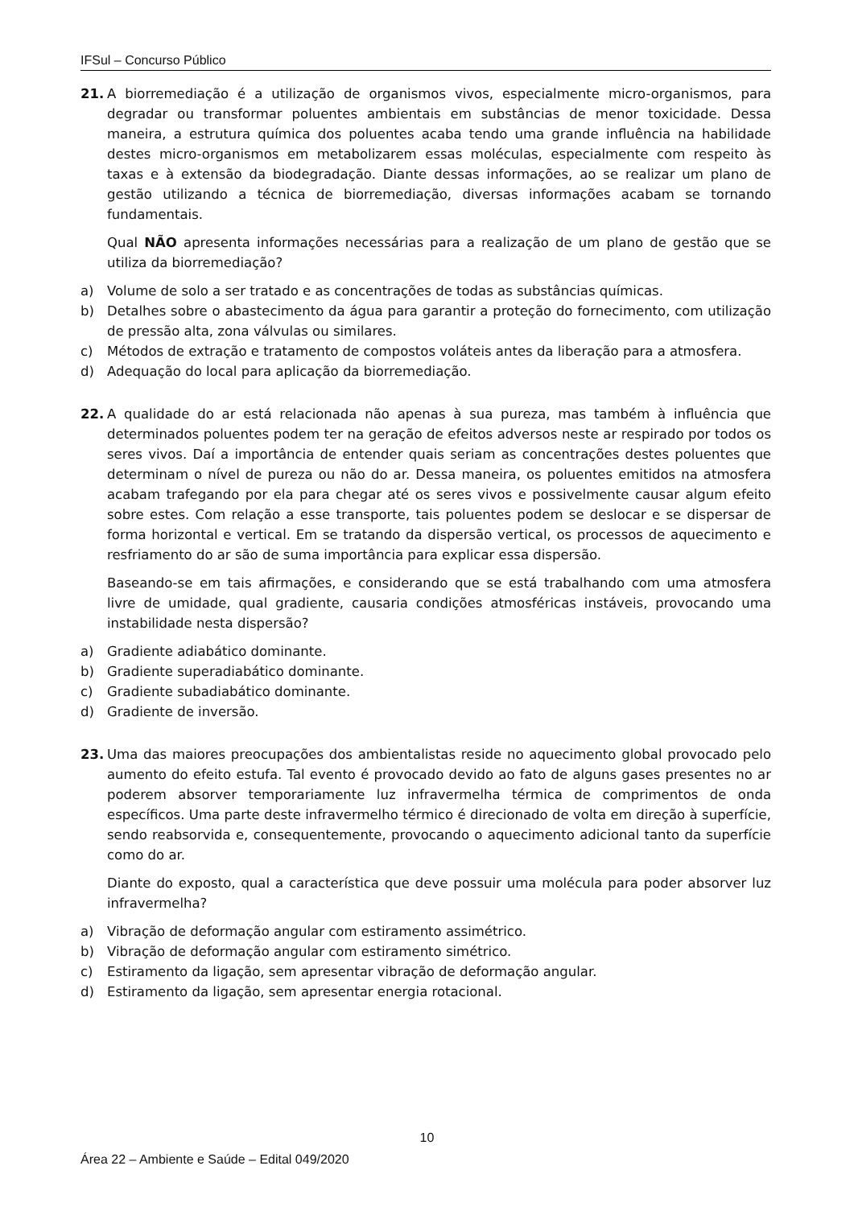IFSul – Concurso Público
21. A biorremediação é a utilização de organismos vivos, especialmente micro-organismos, para degradar ou transformar poluentes ambientais em substâncias de menor toxicidade. Dessa maneira, a estrutura química dos poluentes acaba tendo uma grande influência na habilidade destes micro-organismos em metabolizarem essas moléculas, especialmente com respeito às taxas e à extensão da biodegradação. Diante dessas informações, ao se realizar um plano de gestão utilizando a técnica de biorremediação, diversas informações acabam se tornando fundamentais.
Qual NÃO apresenta informações necessárias para a realização de um plano de gestão que se utiliza da biorremediação?
a) Volume de solo a ser tratado e as concentrações de todas as substâncias químicas.
b) Detalhes sobre o abastecimento da água para garantir a proteção do fornecimento, com utilização de pressão alta, zona válvulas ou similares.
c) Métodos de extração e tratamento de compostos voláteis antes da liberação para a atmosfera.
d) Adequação do local para aplicação da biorremediação.
22. A qualidade do ar está relacionada não apenas à sua pureza, mas também à influência que determinados poluentes podem ter na geração de efeitos adversos neste ar respirado por todos os seres vivos. Daí a importância de entender quais seriam as concentrações destes poluentes que determinam o nível de pureza ou não do ar. Dessa maneira, os poluentes emitidos na atmosfera acabam trafegando por ela para chegar até os seres vivos e possivelmente causar algum efeito sobre estes. Com relação a esse transporte, tais poluentes podem se deslocar e se dispersar de forma horizontal e vertical. Em se tratando da dispersão vertical, os processos de aquecimento e resfriamento do ar são de suma importância para explicar essa dispersão.
Baseando-se em tais afirmações, e considerando que se está trabalhando com uma atmosfera livre de umidade, qual gradiente, causaria condições atmosféricas instáveis, provocando uma instabilidade nesta dispersão?
a) Gradiente adiabático dominante.
b) Gradiente superadiabático dominante.
c) Gradiente subadiabático dominante.
d) Gradiente de inversão.
23. Uma das maiores preocupações dos ambientalistas reside no aquecimento global provocado pelo aumento do efeito estufa. Tal evento é provocado devido ao fato de alguns gases presentes no ar poderem absorver temporariamente luz infravermelha térmica de comprimentos de onda específicos. Uma parte deste infravermelho térmico é direcionado de volta em direção à superfície, sendo reabsorvida e, consequentemente, provocando o aquecimento adicional tanto da superfície como do ar.
Diante do exposto, qual a característica que deve possuir uma molécula para poder absorver luz infravermelha?
a) Vibração de deformação angular com estiramento assimétrico.
b) Vibração de deformação angular com estiramento simétrico.
c) Estiramento da ligação, sem apresentar vibração de deformação angular.
d) Estiramento da ligação, sem apresentar energia rotacional.
10
Área 22 – Ambiente e Saúde – Edital 049/2020